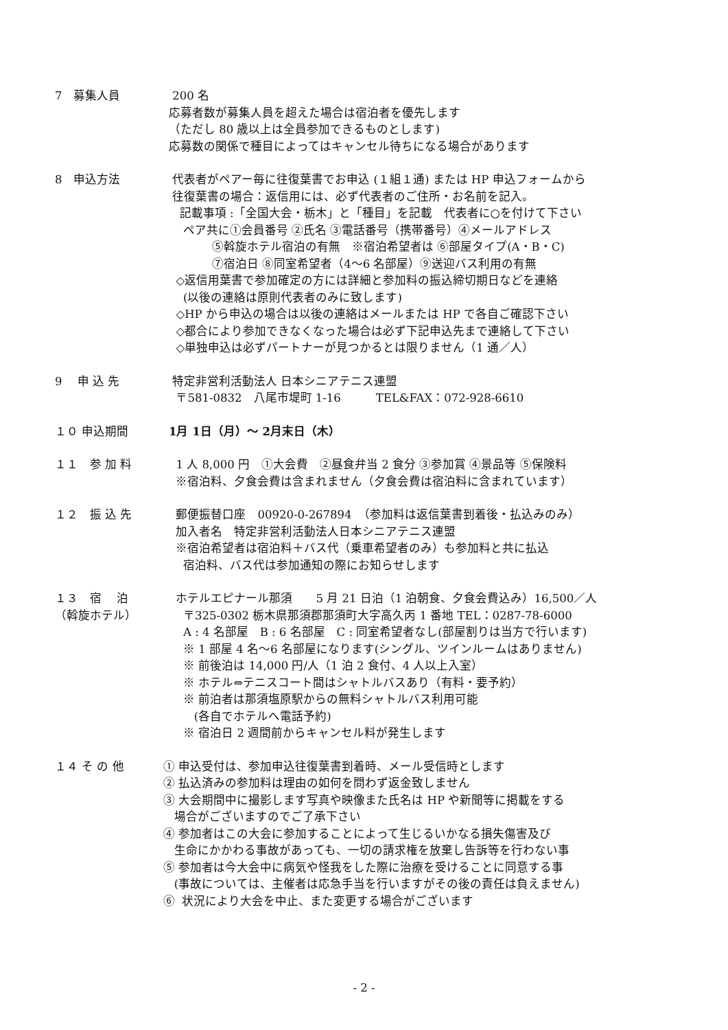7　募集人員
200 名
応募者数が募集人員を超えた場合は宿泊者を優先します
（ただし 80 歳以上は全員参加できるものとします)
応募数の関係で種目によってはキャンセル待ちになる場合があります
8　申込方法
代表者がペアー毎に往復葉書でお申込 (１組１通) または HP 申込フォームから
往復葉書の場合：返信用には、必ず代表者のご住所・お名前を記入。
記載事項 :「全国大会・栃木」と「種目」を記載　代表者に○を付けて下さい
ペア共に①会員番号 ②氏名 ③電話番号（携帯番号）④メールアドレス
⑤斡旋ホテル宿泊の有無　※宿泊希望者は ⑥部屋タイプ(A・B・C)
⑦宿泊日 ⑧同室希望者（4～6 名部屋）⑨送迎バス利用の有無
◇返信用葉書で参加確定の方には詳細と参加料の振込締切期日などを連絡
(以後の連絡は原則代表者のみに致します)
◇HP から申込の場合は以後の連絡はメールまたは HP で各自ご確認下さい
◇都合により参加できなくなった場合は必ず下記申込先まで連絡して下さい
◇単独申込は必ずパートナーが見つかるとは限りません（1 通／人）
9　 申 込 先
特定非営利活動法人 日本シニアテニス連盟
〒581-0832　八尾市堤町 1-16　　　TEL&FAX：072-928-6610
１０ 申込期間
1月 1日（月）～ 2月末日（木）
１１　参 加 料
1 人 8,000 円　①大会費　②昼食弁当 2 食分 ③参加賞 ④景品等 ⑤保険料
※宿泊料、夕食会費は含まれません（夕食会費は宿泊料に含まれています）
１２　振 込 先
郵便振替口座　00920-0-267894　（参加料は返信葉書到着後・払込みのみ）
加入者名　特定非営利活動法人日本シニアテニス連盟
※宿泊希望者は宿泊料＋バス代（乗車希望者のみ）も参加料と共に払込
宿泊料、バス代は参加通知の際にお知らせします
１３　宿　 泊 （斡旋ホテル）
ホテルエピナール那須　　5 月 21 日泊（1 泊朝食、夕食会費込み）16,500／人
〒325-0302 栃木県那須郡那須町大字高久丙 1 番地 TEL：0287-78-6000
A : 4 名部屋　B : 6 名部屋　C : 同室希望者なし(部屋割りは当方で行います)
※ 1 部屋 4 名～6 名部屋になります(シングル、ツインルームはありません)
※ 前後泊は 14,000 円/人（1 泊 2 食付、4 人以上入室）
※ ホテル⇔テニスコート間はシャトルバスあり（有料・要予約）
※ 前泊者は那須塩原駅からの無料シャトルバス利用可能
(各自でホテルへ電話予約)
※ 宿泊日 2 週間前からキャンセル料が発生します
１４ そ の 他
① 申込受付は、参加申込往復葉書到着時、メール受信時とします
② 払込済みの参加料は理由の如何を問わず返金致しません
③ 大会期間中に撮影します写真や映像また氏名は HP や新聞等に掲載をする
場合がございますのでご了承下さい
④ 参加者はこの大会に参加することによって生じるいかなる損失傷害及び
生命にかかわる事故があっても、一切の請求権を放棄し告訴等を行わない事
⑤ 参加者は今大会中に病気や怪我をした際に治療を受けることに同意する事
(事故については、主催者は応急手当を行いますがその後の責任は負えません)
⑥ 状況により大会を中止、また変更する場合がございます
- 2 -